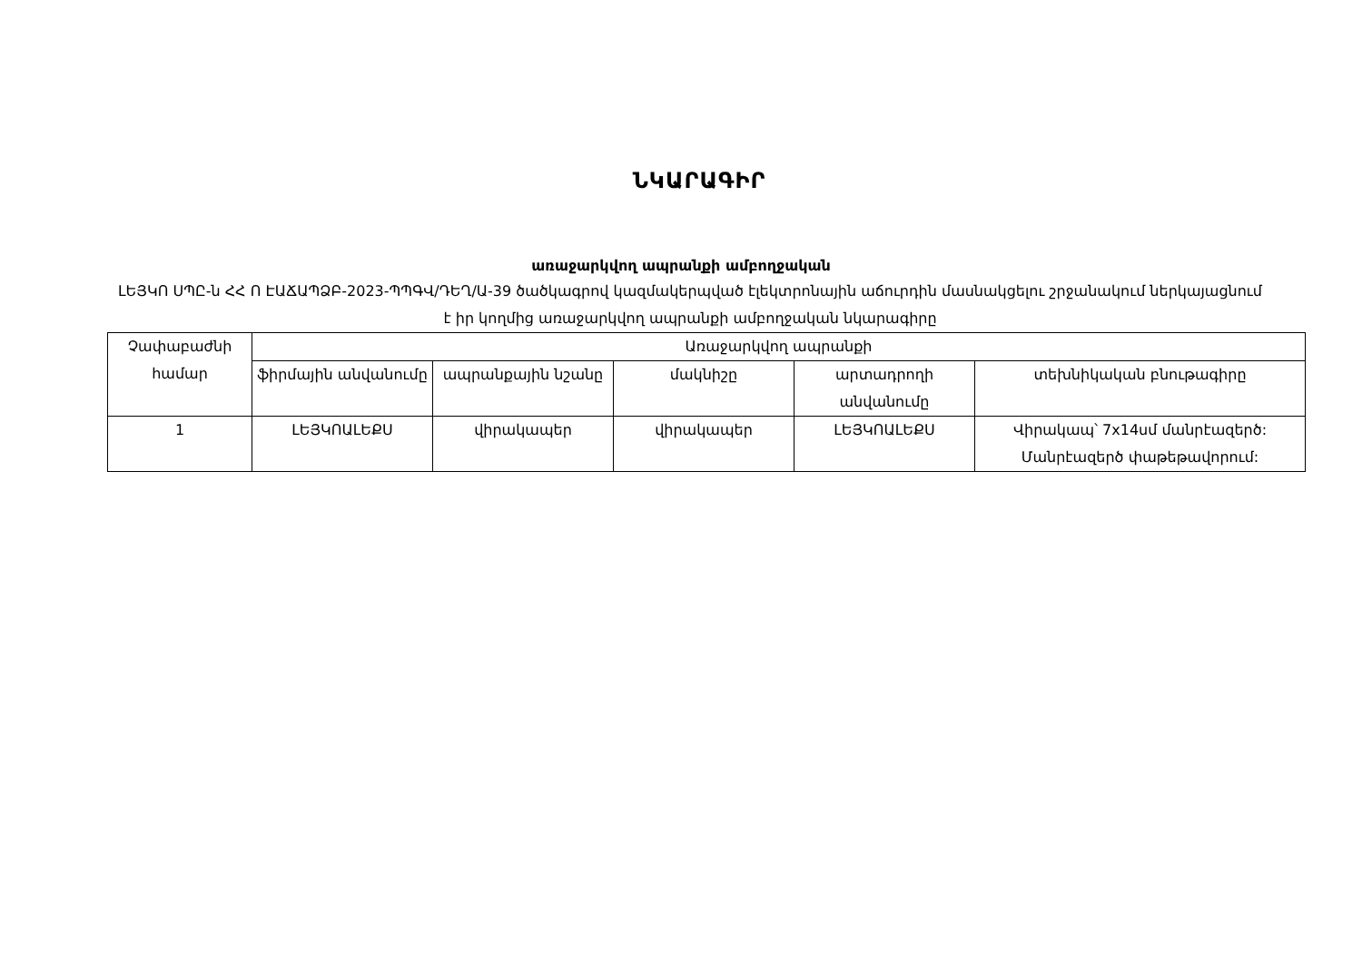ՆԿԱՐԱԳԻՐ
առաջարկվող ապրանքի ամբողջական
ԼԵՅԿՈ ՍՊԸ-ն ՀՀ Ո ԷԱՃԱՊՁԲ-2023-ՊՊԳՎ/ԴԵՂ/Ա-39 ծածկագրով կազմակերպված էլեկտրոնային աճուրդին մասնակցելու շրջանակում ներկայացնում է իր կողմից առաջարկվող ապրանքի ամբողջական նկարագիրը
| Չափաբաժնի համար | Առաջարկվող ապրանքի | | | | |
| --- | --- | --- | --- | --- | --- |
| | ֆիրմային անվանումը | ապրանքային նշանը | մակնիշը | արտադրողի անվանումը | տեխնիկական բնութագիրը |
| 1 | ԼԵՅԿՈԱԼԵՔՍ | վիրակապեր | վիրակապեր | ԼԵՅԿՈԱԼԵՔՍ | Վիրակապ՝ 7x14սմ մանրէազերծ: Մանրէազերծ փաթեթավորում: |